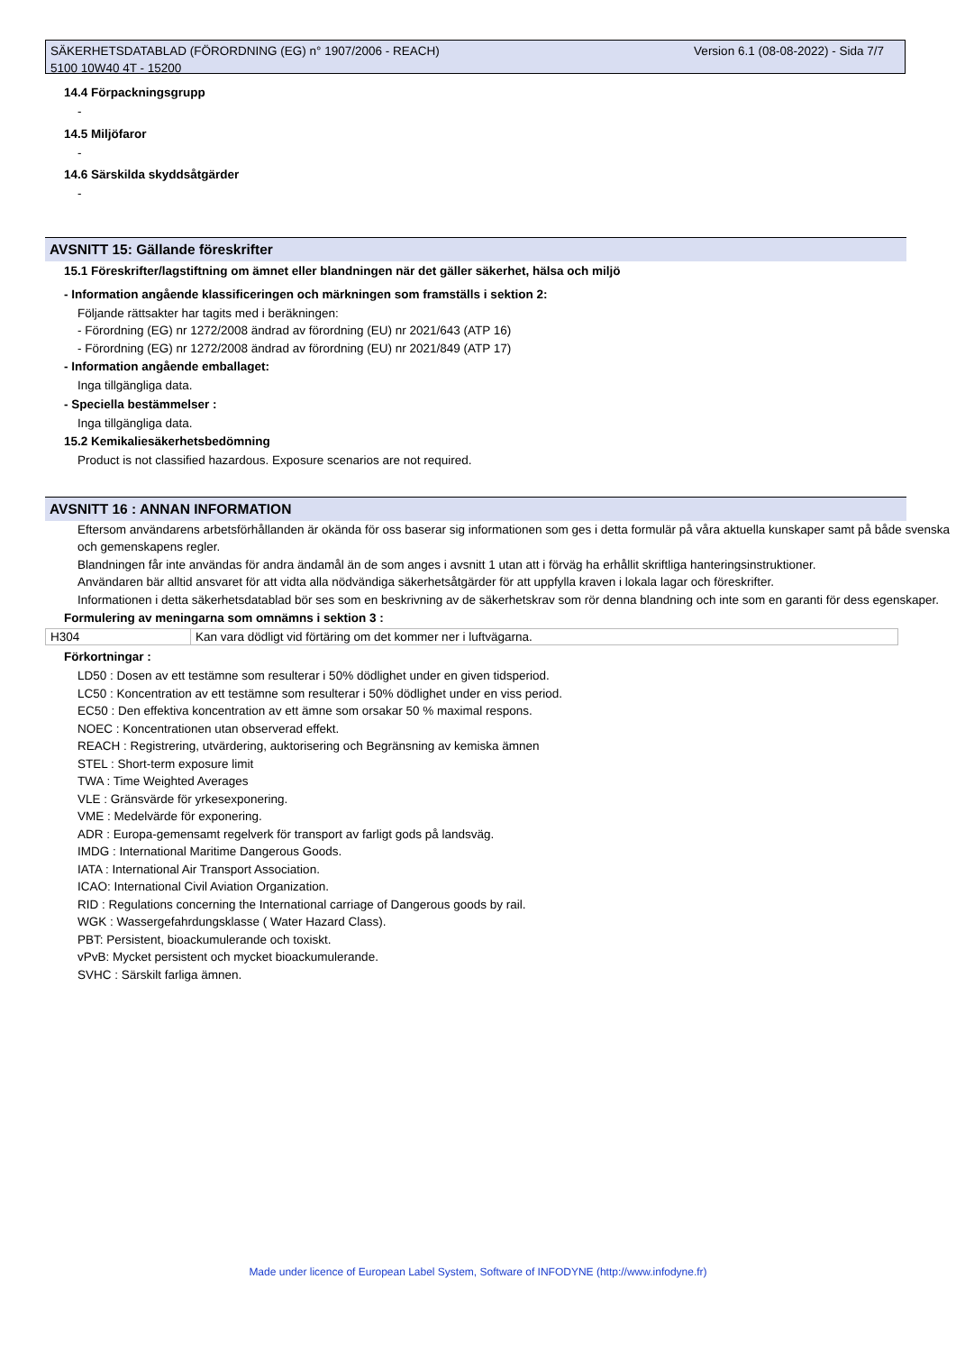Version 6.1 (08-08-2022) - Sida 7/7 SÄKERHETSDATABLAD (FÖRORDNING (EG) n° 1907/2006 - REACH)
5100 10W40 4T - 15200
14.4 Förpackningsgrupp
-
14.5 Miljöfaror
-
14.6 Särskilda skyddsåtgärder
-
AVSNITT 15: Gällande föreskrifter
15.1 Föreskrifter/lagstiftning om ämnet eller blandningen när det gäller säkerhet, hälsa och miljö
- Information angående klassificeringen och märkningen som framställs i sektion 2:
Följande rättsakter har tagits med i beräkningen:
- Förordning (EG) nr 1272/2008 ändrad av förordning (EU) nr 2021/643 (ATP 16)
- Förordning (EG) nr 1272/2008 ändrad av förordning (EU) nr 2021/849 (ATP 17)
- Information angående emballaget:
Inga tillgängliga data.
- Speciella bestämmelser :
Inga tillgängliga data.
15.2 Kemikaliesäkerhetsbedömning
Product is not classified hazardous. Exposure scenarios are not required.
AVSNITT 16 : ANNAN INFORMATION
Eftersom användarens arbetsförhållanden är okända för oss baserar sig informationen som ges i detta formulär på våra aktuella kunskaper samt på både svenska och gemenskapens regler.
Blandningen får inte användas för andra ändamål än de som anges i avsnitt 1 utan att i förväg ha erhållit skriftliga hanteringsinstruktioner.
Användaren bär alltid ansvaret för att vidta alla nödvändiga säkerhetsåtgärder för att uppfylla kraven i lokala lagar och föreskrifter.
Informationen i detta säkerhetsdatablad bör ses som en beskrivning av de säkerhetskrav som rör denna blandning och inte som en garanti för dess egenskaper.
Formulering av meningarna som omnämns i sektion 3 :
| H304 | Kan vara dödligt vid förtäring om det kommer ner i luftvägarna. |
Förkortningar :
LD50 : Dosen av ett testämne som resulterar i 50% dödlighet under en given tidsperiod.
LC50 : Koncentration av ett testämne som resulterar i 50% dödlighet under en viss period.
EC50 : Den effektiva koncentration av ett ämne som orsakar 50 % maximal respons.
NOEC : Koncentrationen utan observerad effekt.
REACH : Registrering, utvärdering, auktorisering och Begränsning av kemiska ämnen
STEL : Short-term exposure limit
TWA : Time Weighted Averages
VLE : Gränsvärde för yrkesexponering.
VME : Medelvärde för exponering.
ADR : Europa-gemensamt regelverk för transport av farligt gods på landsväg.
IMDG : International Maritime Dangerous Goods.
IATA : International Air Transport Association.
ICAO: International Civil Aviation Organization.
RID : Regulations concerning the International carriage of Dangerous goods by rail.
WGK : Wassergefahrdungsklasse ( Water Hazard Class).
PBT: Persistent, bioackumulerande och toxiskt.
vPvB: Mycket persistent och mycket bioackumulerande.
SVHC : Särskilt farliga ämnen.
Made under licence of European Label System, Software of INFODYNE (http://www.infodyne.fr)